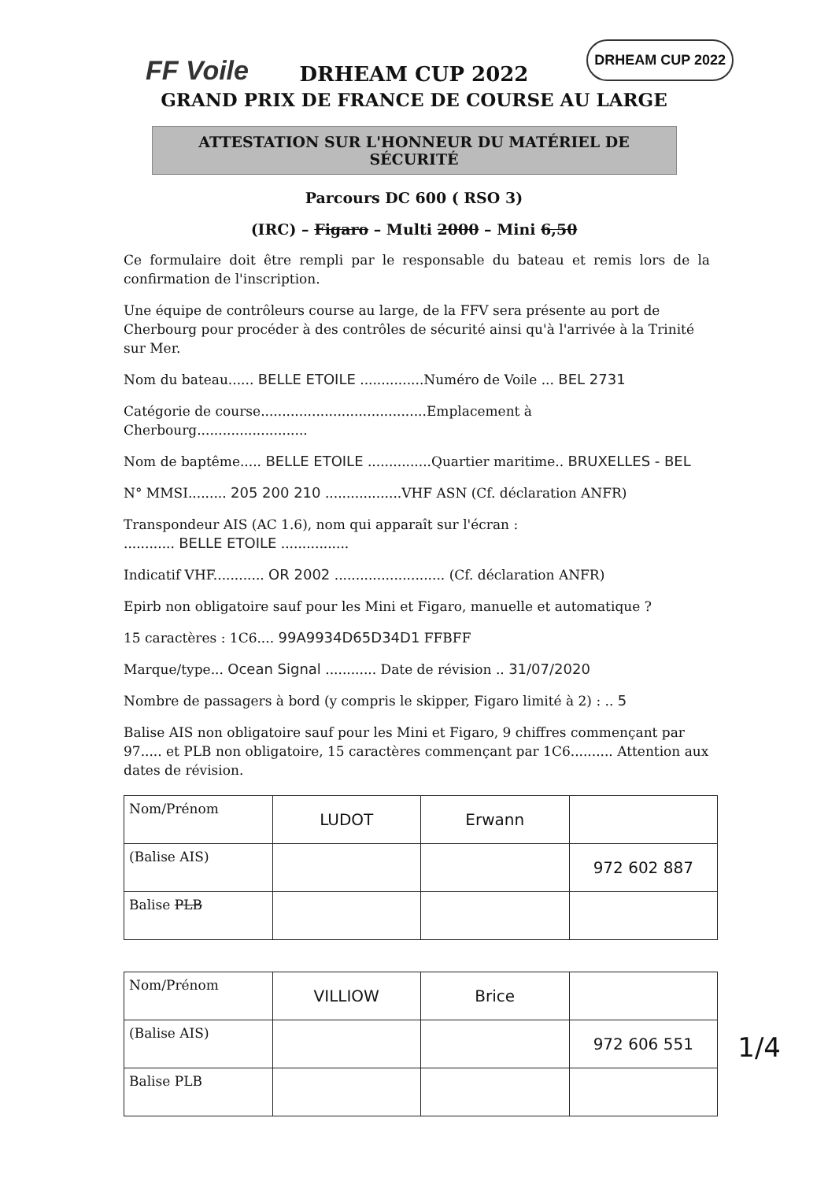FF Voile
DRHEAM CUP 2022
DRHEAM CUP 2022
GRAND PRIX DE FRANCE DE COURSE AU LARGE
ATTESTATION SUR L'HONNEUR DU MATÉRIEL DE SÉCURITÉ
Parcours DC 600 ( RSO 3)
(IRC) – Figaro – Multi 2000 – Mini 6,50
Ce formulaire doit être rempli par le responsable du bateau et remis lors de la confirmation de l'inscription.
Une équipe de contrôleurs course au large, de la FFV sera présente au port de Cherbourg pour procéder à des contrôles de sécurité ainsi qu'à l'arrivée à la Trinité sur Mer.
Nom du bateau...... BELLE ETOILE ...............Numéro de Voile ... BEL 2731
Catégorie de course.......................................Emplacement à Cherbourg..........................
Nom de baptême..... BELLE ETOILE ...............Quartier maritime.. BRUXELLES - BEL
N° MMSI......... 205 200 210 ..................VHF ASN (Cf. déclaration ANFR)
Transpondeur AIS (AC 1.6), nom qui apparaît sur l'écran :
............ BELLE ETOILE ................
Indicatif VHF............ OR 2002 .......................... (Cf. déclaration ANFR)
Epirb non obligatoire sauf pour les Mini et Figaro, manuelle et automatique ?
15 caractères : 1C6.... 99A9934D65D34D1 FFBFF
Marque/type... Ocean Signal ............ Date de révision .. 31/07/2020
Nombre de passagers à bord (y compris le skipper, Figaro limité à 2) : .. 5
Balise AIS non obligatoire sauf pour les Mini et Figaro, 9 chiffres commençant par 97..... et PLB non obligatoire, 15 caractères commençant par 1C6.......... Attention aux dates de révision.
| Nom/Prénom | LUDOT | Erwann | |
| (Balise AIS) | | | 972 602 887 |
| Balise PLB | | | |
| Nom/Prénom | VILLIOW | Brice | |
| (Balise AIS) | | | 972 606 551 |
| Balise PLB | | | |
1/4